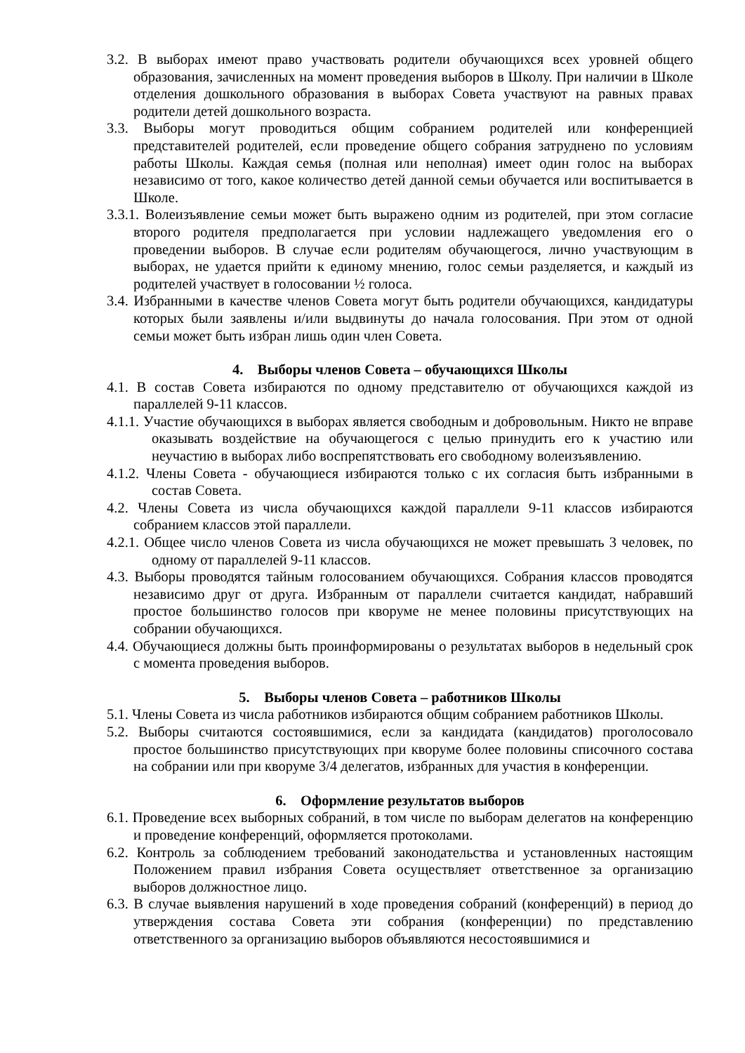3.2. В выборах имеют право участвовать родители обучающихся всех уровней общего образования, зачисленных на момент проведения выборов в Школу. При наличии в Школе отделения дошкольного образования в выборах Совета участвуют на равных правах родители детей дошкольного возраста.
3.3. Выборы могут проводиться общим собранием родителей или конференцией представителей родителей, если проведение общего собрания затруднено по условиям работы Школы. Каждая семья (полная или неполная) имеет один голос на выборах независимо от того, какое количество детей данной семьи обучается или воспитывается в Школе.
3.3.1. Волеизъявление семьи может быть выражено одним из родителей, при этом согласие второго родителя предполагается при условии надлежащего уведомления его о проведении выборов. В случае если родителям обучающегося, лично участвующим в выборах, не удается прийти к единому мнению, голос семьи разделяется, и каждый из родителей участвует в голосовании ½ голоса.
3.4. Избранными в качестве членов Совета могут быть родители обучающихся, кандидатуры которых были заявлены и/или выдвинуты до начала голосования. При этом от одной семьи может быть избран лишь один член Совета.
4. Выборы членов Совета – обучающихся Школы
4.1. В состав Совета избираются по одному представителю от обучающихся каждой из параллелей 9-11 классов.
4.1.1. Участие обучающихся в выборах является свободным и добровольным. Никто не вправе оказывать воздействие на обучающегося с целью принудить его к участию или неучастию в выборах либо воспрепятствовать его свободному волеизъявлению.
4.1.2. Члены Совета - обучающиеся избираются только с их согласия быть избранными в состав Совета.
4.2. Члены Совета из числа обучающихся каждой параллели 9-11 классов избираются собранием классов этой параллели.
4.2.1. Общее число членов Совета из числа обучающихся не может превышать 3 человек, по одному от параллелей 9-11 классов.
4.3. Выборы проводятся тайным голосованием обучающихся. Собрания классов проводятся независимо друг от друга. Избранным от параллели считается кандидат, набравший простое большинство голосов при кворуме не менее половины присутствующих на собрании обучающихся.
4.4. Обучающиеся должны быть проинформированы о результатах выборов в недельный срок с момента проведения выборов.
5. Выборы членов Совета – работников Школы
5.1. Члены Совета из числа работников избираются общим собранием работников Школы.
5.2. Выборы считаются состоявшимися, если за кандидата (кандидатов) проголосовало простое большинство присутствующих при кворуме более половины списочного состава на собрании или при кворуме 3/4 делегатов, избранных для участия в конференции.
6. Оформление результатов выборов
6.1. Проведение всех выборных собраний, в том числе по выборам делегатов на конференцию и проведение конференций, оформляется протоколами.
6.2. Контроль за соблюдением требований законодательства и установленных настоящим Положением правил избрания Совета осуществляет ответственное за организацию выборов должностное лицо.
6.3. В случае выявления нарушений в ходе проведения собраний (конференций) в период до утверждения состава Совета эти собрания (конференции) по представлению ответственного за организацию выборов объявляются несостоявшимися и